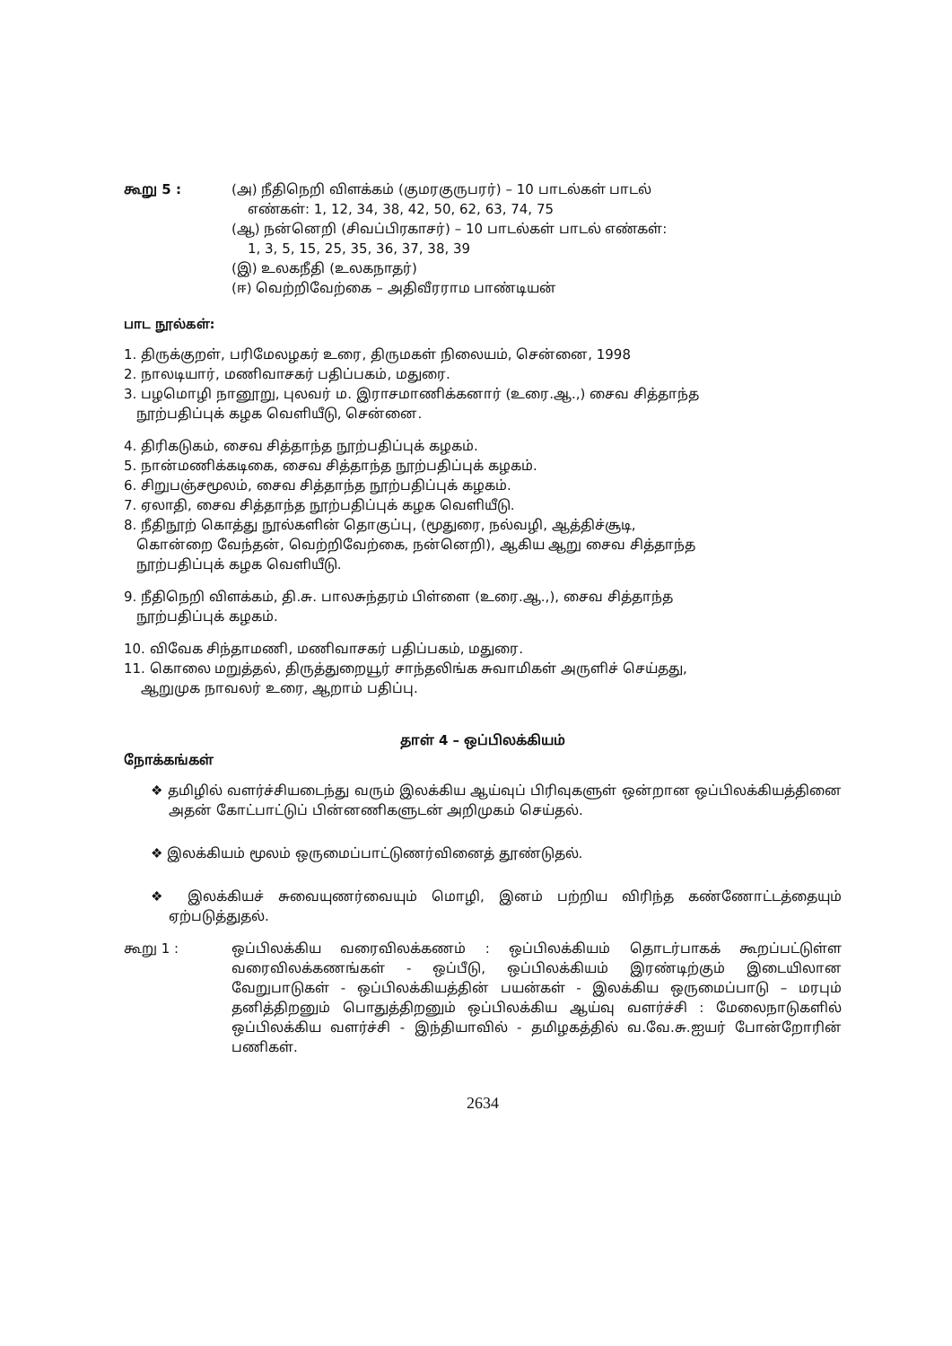கூறு 5 : (அ) நீதிநெறி விளக்கம் (குமரகுருபரர்) – 10 பாடல்கள் பாடல்
எண்கள்: 1, 12, 34, 38, 42, 50, 62, 63, 74, 75
(ஆ) நன்னெறி (சிவப்பிரகாசர்) – 10 பாடல்கள் பாடல் எண்கள்:
1, 3, 5, 15, 25, 35, 36, 37, 38, 39
(இ) உலகநீதி (உலகநாதர்)
(ஈ) வெற்றிவேற்கை – அதிவீரராம பாண்டியன்
பாட நூல்கள்:
1. திருக்குறள், பரிமேலழகர் உரை, திருமகள் நிலையம், சென்னை, 1998
2. நாலடியார், மணிவாசகர் பதிப்பகம், மதுரை.
3. பழமொழி நானூறு, புலவர் ம. இராசமாணிக்கனார் (உரை.ஆ.,) சைவ சித்தாந்த
நூற்பதிப்புக் கழக வெளியீடு, சென்னை.
4. திரிகடுகம், சைவ சித்தாந்த நூற்பதிப்புக் கழகம்.
5. நான்மணிக்கடிகை, சைவ சித்தாந்த நூற்பதிப்புக் கழகம்.
6. சிறுபஞ்சமூலம், சைவ சித்தாந்த நூற்பதிப்புக் கழகம்.
7. ஏலாதி, சைவ சித்தாந்த நூற்பதிப்புக் கழக வெளியீடு.
8. நீதிநூற் கொத்து நூல்களின் தொகுப்பு, (மூதுரை, நல்வழி, ஆத்திச்சூடி,
கொன்றை வேந்தன், வெற்றிவேற்கை, நன்னெறி), ஆகிய ஆறு சைவ சித்தாந்த
நூற்பதிப்புக் கழக வெளியீடு.
9. நீதிநெறி விளக்கம், தி.சு. பாலசுந்தரம் பிள்ளை (உரை.ஆ.,), சைவ சித்தாந்த
நூற்பதிப்புக் கழகம்.
10. விவேக சிந்தாமணி, மணிவாசகர் பதிப்பகம், மதுரை.
11. கொலை மறுத்தல், திருத்துறையூர் சாந்தலிங்க சுவாமிகள் அருளிச் செய்தது,
ஆறுமுக நாவலர் உரை, ஆறாம் பதிப்பு.
தாள் 4 – ஒப்பிலக்கியம்
நோக்கங்கள்
❖ தமிழில் வளர்ச்சியடைந்து வரும் இலக்கிய ஆய்வுப் பிரிவுகளுள் ஒன்றான ஒப்பிலக்கியத்தினை அதன் கோட்பாட்டுப் பின்னணிகளுடன் அறிமுகம் செய்தல்.
❖ இலக்கியம் மூலம் ஒருமைப்பாட்டுணர்வினைத் தூண்டுதல்.
❖ இலக்கியச் சுவையுணர்வையும் மொழி, இனம் பற்றிய விரிந்த கண்ணோட்டத்தையும் ஏற்படுத்துதல்.
கூறு 1 : ஒப்பிலக்கிய வரைவிலக்கணம் : ஒப்பிலக்கியம் தொடர்பாகக் கூறப்பட்டுள்ள வரைவிலக்கணங்கள் - ஒப்பீடு, ஒப்பிலக்கியம் இரண்டிற்கும் இடையிலான வேறுபாடுகள் - ஒப்பிலக்கியத்தின் பயன்கள் - இலக்கிய ஒருமைப்பாடு – மரபும் தனித்திறனும் பொதுத்திறனும் ஒப்பிலக்கிய ஆய்வு வளர்ச்சி : மேலைநாடுகளில் ஒப்பிலக்கிய வளர்ச்சி - இந்தியாவில் - தமிழகத்தில் வ.வே.சு.ஐயர் போன்றோரின் பணிகள்.
2634